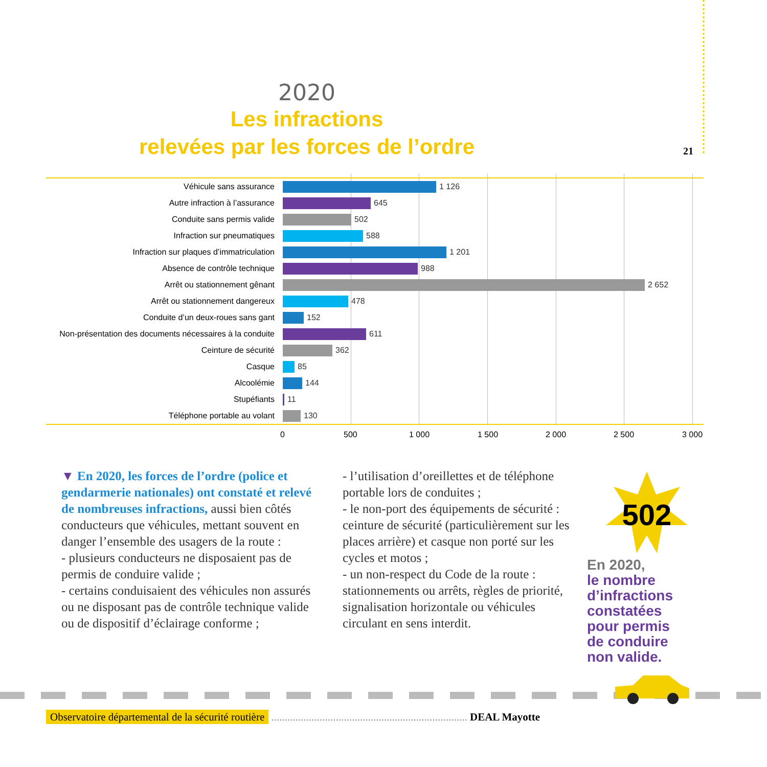21
2020
Les infractions
relevées par les forces de l’ordre
Véhicule sans assurance 1 126
Autre infraction à l’assurance 645
Conduite sans permis valide 502
Infraction sur pneumatiques 588
Infraction sur plaques d’immatriculation 1 201
Absence de contrôle technique 988
Arrêt ou stationnement gênant 2 652
Arrêt ou stationnement dangereux 478
Conduite d’un deux-roues sans gant 152
Non-présentation des documents nécessaires à la conduite
611
Ceinture de sécurité 362
Casque 85
Alcoolémie 144
Stupéfiants 11
Téléphone portable au volant 130
0 500 1 000 1 500 2 000 2 500 3 000
▼ En 2020, les forces de l’ordre (police et gendarmerie nationales) ont constaté et relevé de nombreuses infractions, aussi bien côtés conducteurs que véhicules, mettant souvent en danger l’ensemble des usagers de la route :
- plusieurs conducteurs ne disposaient pas de permis de conduire valide ;
- certains conduisaient des véhicules non assurés ou ne disposant pas de contrôle technique valide ou de dispositif d’éclairage conforme ;
- l’utilisation d’oreillettes et de téléphone portable lors de conduites ;
- le non-port des équipements de sécurité : ceinture de sécurité (particulièrement sur les places arrière) et casque non porté sur les cycles et motos ;
- un non-respect du Code de la route : stationnements ou arrêts, règles de priorité, signalisation horizontale ou véhicules circulant en sens interdit.
502
En 2020,
le nombre
d’infractions
constatées
pour permis
de conduire
non valide.
Observatoire départemental de la sécurité routière ......................................................................... DEAL Mayotte